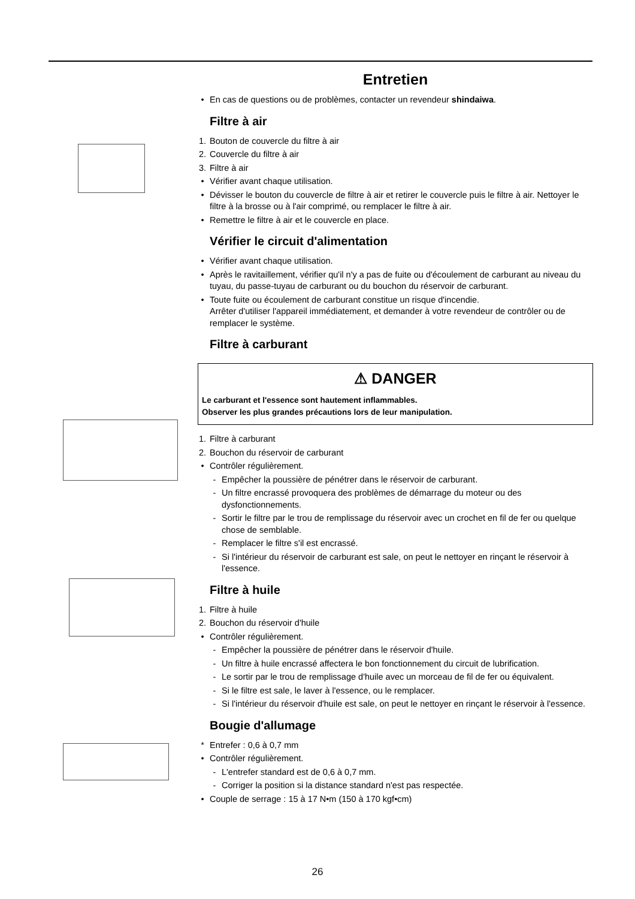Entretien
• En cas de questions ou de problèmes, contacter un revendeur shindaiwa.
Filtre à air
1. Bouton de couvercle du filtre à air
2. Couvercle du filtre à air
3. Filtre à air
• Vérifier avant chaque utilisation.
• Dévisser le bouton du couvercle de filtre à air et retirer le couvercle puis le filtre à air. Nettoyer le filtre à la brosse ou à l'air comprimé, ou remplacer le filtre à air.
• Remettre le filtre à air et le couvercle en place.
Vérifier le circuit d'alimentation
• Vérifier avant chaque utilisation.
• Après le ravitaillement, vérifier qu'il n'y a pas de fuite ou d'écoulement de carburant au niveau du tuyau, du passe-tuyau de carburant ou du bouchon du réservoir de carburant.
• Toute fuite ou écoulement de carburant constitue un risque d'incendie.
Arrêter d'utiliser l'appareil immédiatement, et demander à votre revendeur de contrôler ou de remplacer le système.
Filtre à carburant
⚠ DANGER
Le carburant et l'essence sont hautement inflammables.
Observer les plus grandes précautions lors de leur manipulation.
1. Filtre à carburant
2. Bouchon du réservoir de carburant
• Contrôler régulièrement.
- Empêcher la poussière de pénétrer dans le réservoir de carburant.
- Un filtre encrassé provoquera des problèmes de démarrage du moteur ou des dysfonctionnements.
- Sortir le filtre par le trou de remplissage du réservoir avec un crochet en fil de fer ou quelque chose de semblable.
- Remplacer le filtre s'il est encrassé.
- Si l'intérieur du réservoir de carburant est sale, on peut le nettoyer en rinçant le réservoir à l'essence.
Filtre à huile
1. Filtre à huile
2. Bouchon du réservoir d'huile
• Contrôler régulièrement.
- Empêcher la poussière de pénétrer dans le réservoir d'huile.
- Un filtre à huile encrassé affectera le bon fonctionnement du circuit de lubrification.
- Le sortir par le trou de remplissage d'huile avec un morceau de fil de fer ou équivalent.
- Si le filtre est sale, le laver à l'essence, ou le remplacer.
- Si l'intérieur du réservoir d'huile est sale, on peut le nettoyer en rinçant le réservoir à l'essence.
Bougie d'allumage
* Entrefer : 0,6 à 0,7 mm
• Contrôler régulièrement.
- L'entrefer standard est de 0,6 à 0,7 mm.
- Corriger la position si la distance standard n'est pas respectée.
• Couple de serrage : 15 à 17 N•m (150 à 170 kgf•cm)
26